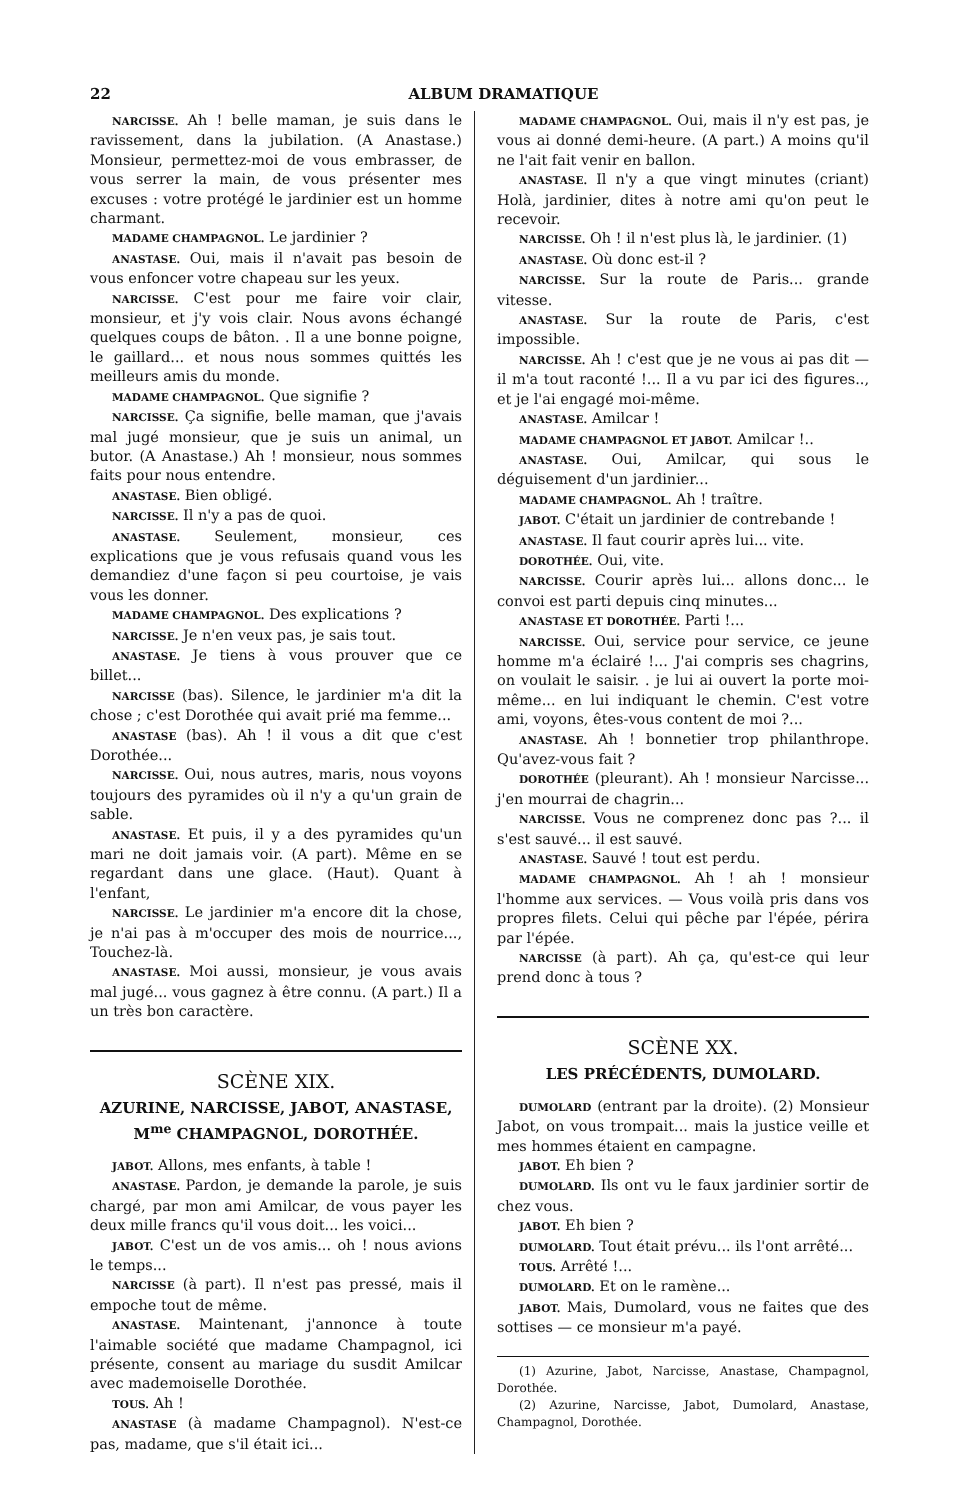22 ALBUM DRAMATIQUE
NARCISSE. Ah ! belle maman, je suis dans le ravissement, dans la jubilation. (A Anastase.) Monsieur, permettez-moi de vous embrasser, de vous serrer la main, de vous présenter mes excuses : votre protégé le jardinier est un homme charmant.
MADAME CHAMPAGNOL. Le jardinier ?
ANASTASE. Oui, mais il n'avait pas besoin de vous enfoncer votre chapeau sur les yeux.
NARCISSE. C'est pour me faire voir clair, monsieur, et j'y vois clair. Nous avons échangé quelques coups de bâton. . Il a une bonne poigne, le gaillard... et nous nous sommes quittés les meilleurs amis du monde.
MADAME CHAMPAGNOL. Que signifie ?
NARCISSE. Ça signifie, belle maman, que j'avais mal jugé monsieur, que je suis un animal, un butor. (A Anastase.) Ah ! monsieur, nous sommes faits pour nous entendre.
ANASTASE. Bien obligé.
NARCISSE. Il n'y a pas de quoi.
ANASTASE. Seulement, monsieur, ces explications que je vous refusais quand vous les demandiez d'une façon si peu courtoise, je vais vous les donner.
MADAME CHAMPAGNOL. Des explications ?
NARCISSE. Je n'en veux pas, je sais tout.
ANASTASE. Je tiens à vous prouver que ce billet...
NARCISSE (bas). Silence, le jardinier m'a dit la chose ; c'est Dorothée qui avait prié ma femme...
ANASTASE (bas). Ah ! il vous a dit que c'est Dorothée...
NARCISSE. Oui, nous autres, maris, nous voyons toujours des pyramides où il n'y a qu'un grain de sable.
ANASTASE. Et puis, il y a des pyramides qu'un mari ne doit jamais voir. (A part). Même en se regardant dans une glace. (Haut). Quant à l'enfant,
NARCISSE. Le jardinier m'a encore dit la chose, je n'ai pas à m'occuper des mois de nourrice..., Touchez-là.
ANASTASE. Moi aussi, monsieur, je vous avais mal jugé... vous gagnez à être connu. (A part.) Il a un très bon caractère.
SCÈNE XIX.
AZURINE, NARCISSE, JABOT, ANASTASE, M<sup>me</sup> CHAMPAGNOL, DOROTHÉE.
JABOT. Allons, mes enfants, à table !
ANASTASE. Pardon, je demande la parole, je suis chargé, par mon ami Amilcar, de vous payer les deux mille francs qu'il vous doit... les voici...
JABOT. C'est un de vos amis... oh ! nous avions le temps...
NARCISSE (à part). Il n'est pas pressé, mais il empoche tout de même.
ANASTASE. Maintenant, j'annonce à toute l'aimable société que madame Champagnol, ici présente, consent au mariage du susdit Amilcar avec mademoiselle Dorothée.
TOUS. Ah !
ANASTASE (à madame Champagnol). N'est-ce pas, madame, que s'il était ici...
MADAME CHAMPAGNOL. Oui, mais il n'y est pas, je vous ai donné demi-heure. (A part.) A moins qu'il ne l'ait fait venir en ballon.
ANASTASE. Il n'y a que vingt minutes (criant) Holà, jardinier, dites à notre ami qu'on peut le recevoir.
NARCISSE. Oh ! il n'est plus là, le jardinier. (1)
ANASTASE. Où donc est-il ?
NARCISSE. Sur la route de Paris... grande vitesse.
ANASTASE. Sur la route de Paris, c'est impossible.
NARCISSE. Ah ! c'est que je ne vous ai pas dit — il m'a tout raconté !... Il a vu par ici des figures.., et je l'ai engagé moi-même.
ANASTASE. Amilcar !
MADAME CHAMPAGNOL ET JABOT. Amilcar !..
ANASTASE. Oui, Amilcar, qui sous le déguisement d'un jardinier...
MADAME CHAMPAGNOL. Ah ! traître.
JABOT. C'était un jardinier de contrebande !
ANASTASE. Il faut courir après lui... vite.
DOROTHÉE. Oui, vite.
NARCISSE. Courir après lui... allons donc... le convoi est parti depuis cinq minutes...
ANASTASE ET DOROTHÉE. Parti !...
NARCISSE. Oui, service pour service, ce jeune homme m'a éclairé !... J'ai compris ses chagrins, on voulait le saisir. . je lui ai ouvert la porte moi-même... en lui indiquant le chemin. C'est votre ami, voyons, êtes-vous content de moi ?...
ANASTASE. Ah ! bonnetier trop philanthrope. Qu'avez-vous fait ?
DOROTHÉE (pleurant). Ah ! monsieur Narcisse... j'en mourrai de chagrin...
NARCISSE. Vous ne comprenez donc pas ?... il s'est sauvé... il est sauvé.
ANASTASE. Sauvé ! tout est perdu.
MADAME CHAMPAGNOL. Ah ! ah ! monsieur l'homme aux services. — Vous voilà pris dans vos propres filets. Celui qui pêche par l'épée, périra par l'épée.
NARCISSE (à part). Ah ça, qu'est-ce qui leur prend donc à tous ?
SCÈNE XX.
LES PRÉCÉDENTS, DUMOLARD.
DUMOLARD (entrant par la droite). (2) Monsieur Jabot, on vous trompait... mais la justice veille et mes hommes étaient en campagne.
JABOT. Eh bien ?
DUMOLARD. Ils ont vu le faux jardinier sortir de chez vous.
JABOT. Eh bien ?
DUMOLARD. Tout était prévu... ils l'ont arrêté...
TOUS. Arrêté !...
DUMOLARD. Et on le ramène...
JABOT. Mais, Dumolard, vous ne faites que des sottises — ce monsieur m'a payé.
(1) Azurine, Jabot, Narcisse, Anastase, Champagnol, Dorothée.
(2) Azurine, Narcisse, Jabot, Dumolard, Anastase, Champagnol, Dorothée.